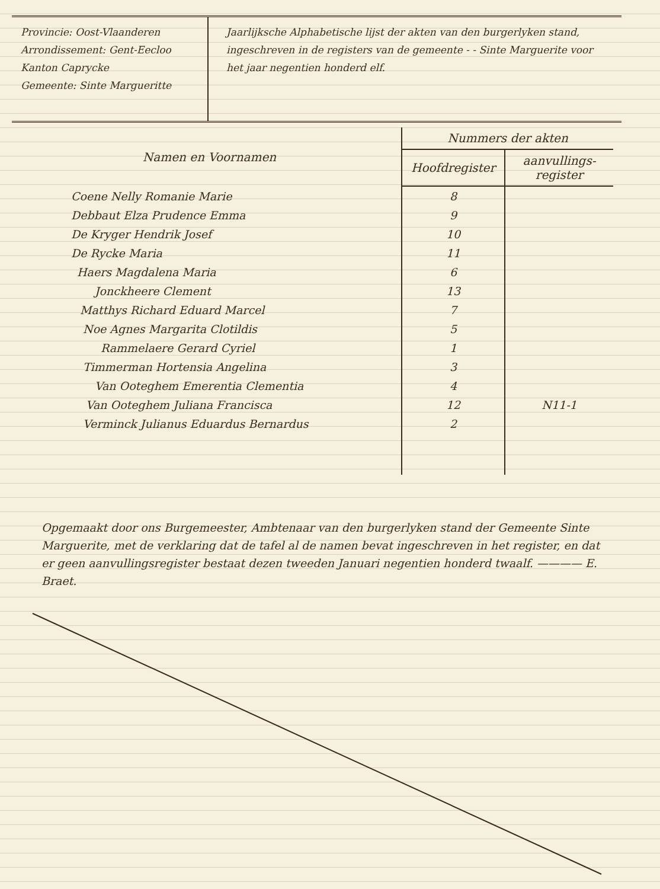Provincie: Oost-Vlaanderen
Arrondissement: Gent-Eecloo
Kanton Caprycke
Gemeente: Sinte Margueritte
Jaarlijksche Alphabetische lijst der akten van den burgerlyken stand, ingeschreven in de registers van de gemeente - - Sinte Marguerite voor het jaar negentien honderd elf.
| Namen en Voornamen | Nummers der akten | |
| --- | --- | --- |
| | Hoofdregister | aanvullings-register |
| Coene Nelly Romanie Marie | 8 | |
| Debbaut Elza Prudence Emma | 9 | |
| De Kryger Hendrik Josef | 10 | |
| De Rycke Maria | 11 | |
| Haers Magdalena Maria | 6 | |
| Jonckheere Clement | 13 | |
| Matthys Richard Eduard Marcel | 7 | |
| Noe Agnes Margarita Clotildis | 5 | |
| Rammelaere Gerard Cyriel | 1 | |
| Timmerman Hortensia Angelina | 3 | |
| Van Ooteghem Emerentia Clementia | 4 | |
| Van Ooteghem Juliana Francisca | 12 | N11-1 |
| Verminck Julianus Eduardus Bernardus | 2 | |
Opgemaakt door ons Burgemeester, Ambtenaar van den burgerlyken stand der Gemeente Sinte Marguerite, met de verklaring dat de tafel al de namen bevat ingeschreven in het register, en dat er geen aanvullingsregister bestaat dezen tweeden Januari negentien honderd twaalf. ———— E. Braet.